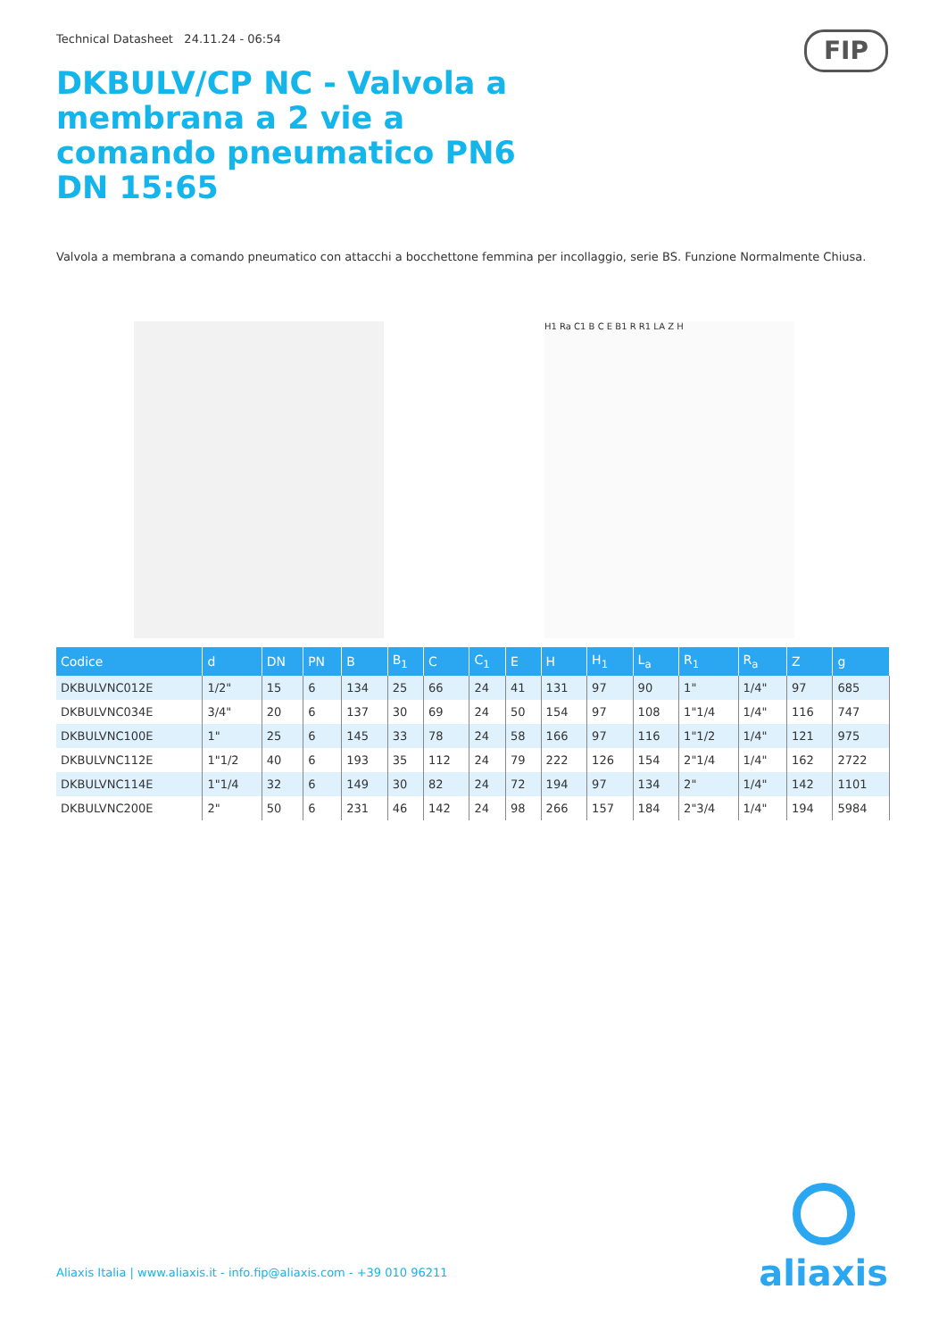Technical Datasheet 24.11.24 - 06:54
FIP
DKBULV/CP NC - Valvola a membrana a 2 vie a comando pneumatico PN6 DN 15:65
Valvola a membrana a comando pneumatico con attacchi a bocchettone femmina per incollaggio, serie BS. Funzione Normalmente Chiusa.
H1 Ra C1 B C E B1 R R1 LA Z H
| Codice | d | DN | PN | B | B<sub>1</sub> | C | C<sub>1</sub> | E | H | H<sub>1</sub> | L<sub>a</sub> | R<sub>1</sub> | R<sub>a</sub> | Z | g |
| --- | --- | --- | --- | --- | --- | --- | --- | --- | --- | --- | --- | --- | --- | --- | --- |
| DKBULVNC012E | 1/2" | 15 | 6 | 134 | 25 | 66 | 24 | 41 | 131 | 97 | 90 | 1" | 1/4" | 97 | 685 |
| DKBULVNC034E | 3/4" | 20 | 6 | 137 | 30 | 69 | 24 | 50 | 154 | 97 | 108 | 1"1/4 | 1/4" | 116 | 747 |
| DKBULVNC100E | 1" | 25 | 6 | 145 | 33 | 78 | 24 | 58 | 166 | 97 | 116 | 1"1/2 | 1/4" | 121 | 975 |
| DKBULVNC112E | 1"1/2 | 40 | 6 | 193 | 35 | 112 | 24 | 79 | 222 | 126 | 154 | 2"1/4 | 1/4" | 162 | 2722 |
| DKBULVNC114E | 1"1/4 | 32 | 6 | 149 | 30 | 82 | 24 | 72 | 194 | 97 | 134 | 2" | 1/4" | 142 | 1101 |
| DKBULVNC200E | 2" | 50 | 6 | 231 | 46 | 142 | 24 | 98 | 266 | 157 | 184 | 2"3/4 | 1/4" | 194 | 5984 |
Aliaxis Italia | www.aliaxis.it - info.fip@aliaxis.com - +39 010 96211
aliaxis